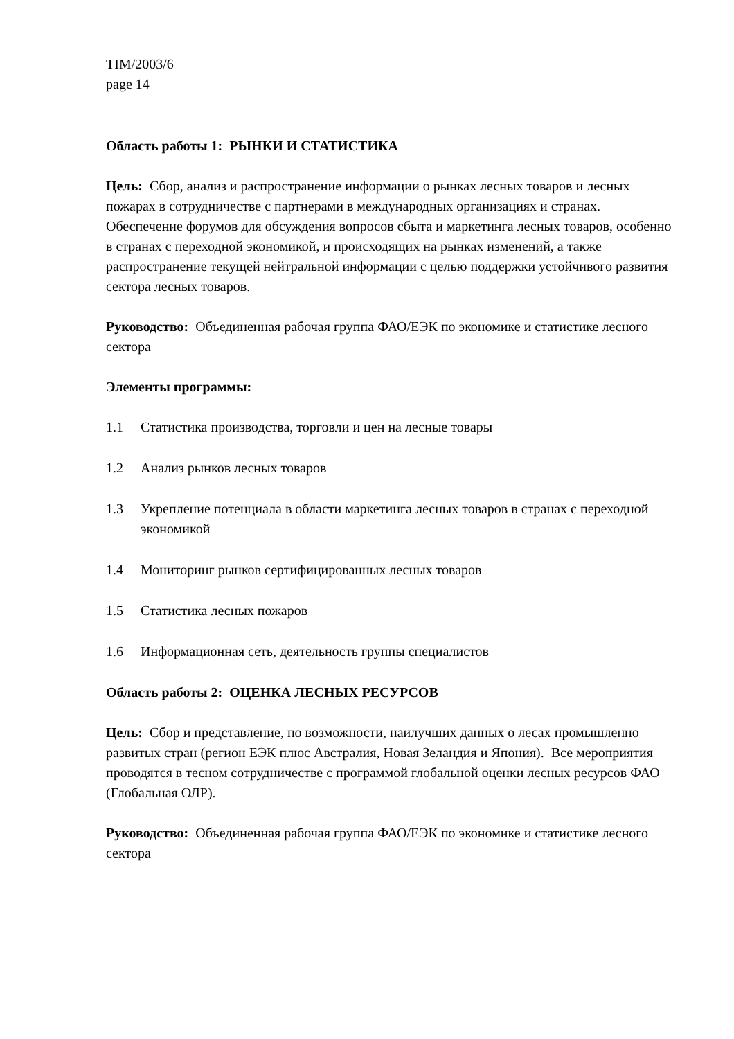TIM/2003/6
page 14
Область работы 1: РЫНКИ И СТАТИСТИКА
Цель: Сбор, анализ и распространение информации о рынках лесных товаров и лесных пожарах в сотрудничестве с партнерами в международных организациях и странах. Обеспечение форумов для обсуждения вопросов сбыта и маркетинга лесных товаров, особенно в странах с переходной экономикой, и происходящих на рынках изменений, а также распространение текущей нейтральной информации с целью поддержки устойчивого развития сектора лесных товаров.
Руководство: Объединенная рабочая группа ФАО/ЕЭК по экономике и статистике лесного сектора
Элементы программы:
1.1 Статистика производства, торговли и цен на лесные товары
1.2 Анализ рынков лесных товаров
1.3 Укрепление потенциала в области маркетинга лесных товаров в странах с переходной экономикой
1.4 Мониторинг рынков сертифицированных лесных товаров
1.5 Статистика лесных пожаров
1.6 Информационная сеть, деятельность группы специалистов
Область работы 2: ОЦЕНКА ЛЕСНЫХ РЕСУРСОВ
Цель: Сбор и представление, по возможности, наилучших данных о лесах промышленно развитых стран (регион ЕЭК плюс Австралия, Новая Зеландия и Япония). Все мероприятия проводятся в тесном сотрудничестве с программой глобальной оценки лесных ресурсов ФАО (Глобальная ОЛР).
Руководство: Объединенная рабочая группа ФАО/ЕЭК по экономике и статистике лесного сектора